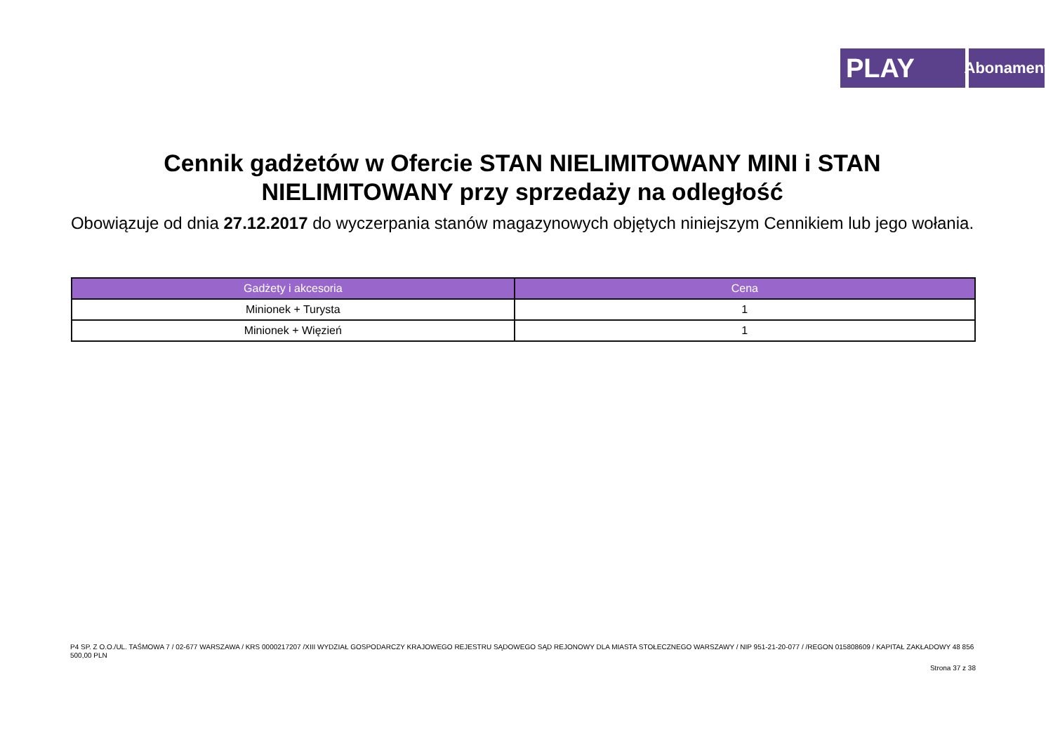PLAY
Abonament
Cennik gadżetów w Ofercie STAN NIELIMITOWANY MINI i STAN NIELIMITOWANY przy sprzedaży na odległość
Obowiązuje od dnia 27.12.2017 do wyczerpania stanów magazynowych objętych niniejszym Cennikiem lub jego wołania.
| Gadżety i akcesoria | Cena |
| --- | --- |
| Minionek + Turysta | 1 |
| Minionek + Więzień | 1 |
P4 SP. Z O.O./UL. TAŚMOWA 7 / 02-677 WARSZAWA / KRS 0000217207 /XIII WYDZIAŁ GOSPODARCZY KRAJOWEGO REJESTRU SĄDOWEGO SĄD REJONOWY DLA MIASTA STOŁECZNEGO WARSZAWY / NIP 951-21-20-077 / /REGON 015808609 / KAPITAŁ ZAKŁADOWY 48 856 500,00 PLN
Strona 37 z 38